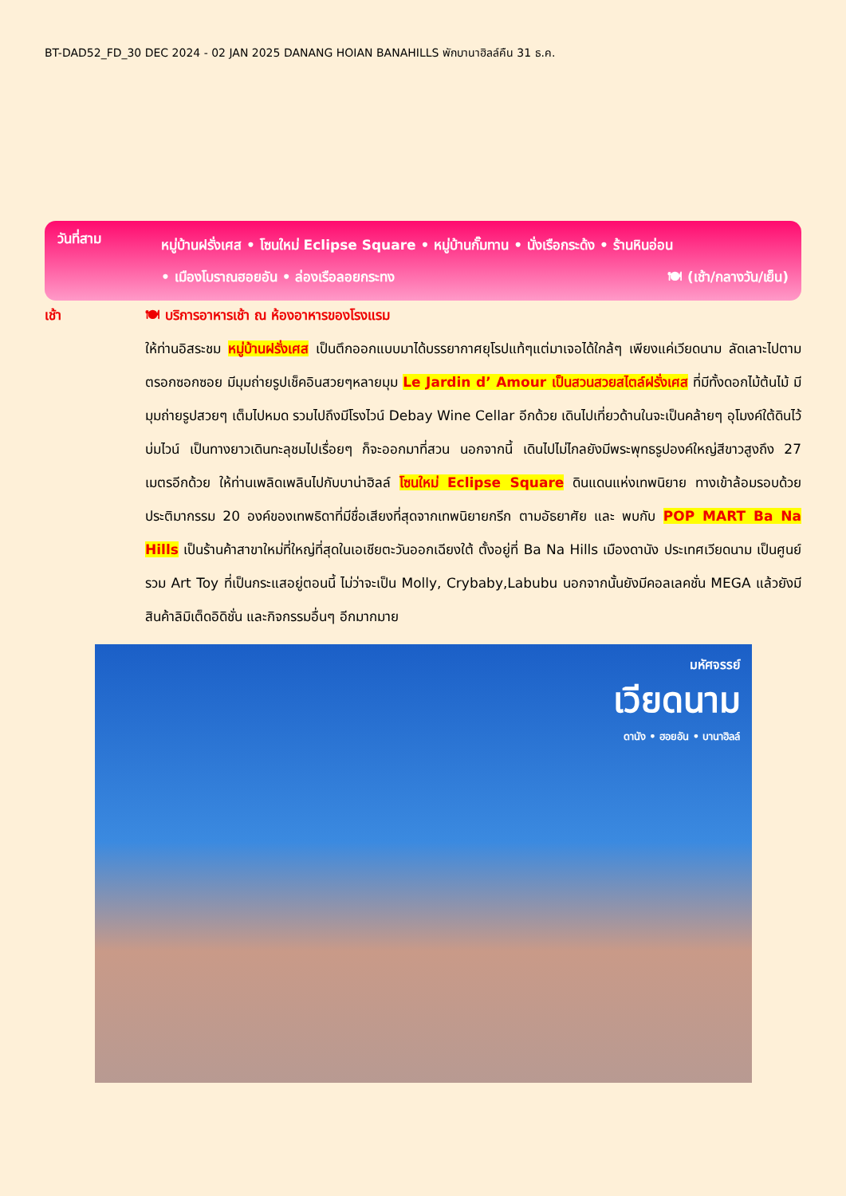BT-DAD52_FD_30 DEC 2024 - 02 JAN 2025 DANANG HOIAN BANAHILLS พักบานาฮิลล์คืน 31 ธ.ค.
วันที่สาม
หมู่บ้านฝรั่งเศส • โซนใหม่ Eclipse Square • หมู่บ้านกั๊มทาน • นั่งเรือกระด้ง • ร้านหินอ่อน
• เมืองโบราณฮอยอัน • ล่องเรือลอยกระทง 🍽 (เช้า/กลางวัน/เย็น)
เช้า 🍽 บริการอาหารเช้า ณ ห้องอาหารของโรงแรม
ให้ท่านอิสระชม หมู่บ้านฝรั่งเศส เป็นตึกออกแบบมาได้บรรยากาศยุโรปแท้ๆแต่มาเจอได้ใกล้ๆ เพียงแค่เวียดนาม ลัดเลาะไปตามตรอกซอกซอย มีมุมถ่ายรูปเช็คอินสวยๆหลายมุม Le Jardin d’ Amour เป็นสวนสวยสไตล์ฝรั่งเศส ที่มีทั้งดอกไม้ต้นไม้ มีมุมถ่ายรูปสวยๆ เต็มไปหมด รวมไปถึงมีโรงไวน์ Debay Wine Cellar อีกด้วย เดินไปเที่ยวด้านในจะเป็นคล้ายๆ อุโมงค์ใต้ดินไว้บ่มไวน์ เป็นทางยาวเดินทะลุชมไปเรื่อยๆ ก็จะออกมาที่สวน นอกจากนี้ เดินไปไม่ไกลยังมีพระพุทธรูปองค์ใหญ่สีขาวสูงถึง 27 เมตรอีกด้วย ให้ท่านเพลิดเพลินไปกับบาน่าฮิลล์ โซนใหม่ Eclipse Square ดินแดนแห่งเทพนิยาย ทางเข้าล้อมรอบด้วยประติมากรรม 20 องค์ของเทพธิดาที่มีชื่อเสียงที่สุดจากเทพนิยายกรีก ตามอัธยาศัย และ พบกับ POP MART Ba Na Hills เป็นร้านค้าสาขาใหม่ที่ใหญ่ที่สุดในเอเชียตะวันออกเฉียงใต้ ตั้งอยู่ที่ Ba Na Hills เมืองดานัง ประเทศเวียดนาม เป็นศูนย์รวม Art Toy ที่เป็นกระแสอยู่ตอนนี้ ไม่ว่าจะเป็น Molly, Crybaby,Labubu นอกจากนั้นยังมีคอลเลคชั่น MEGA แล้วยังมีสินค้าลิมิเต็ดอิดิชั่น และกิจกรรมอื่นๆ อีกมากมาย
มหัศจรรย์
เวียดนาม
ดานัง • ฮอยอัน • บานาฮิลล์